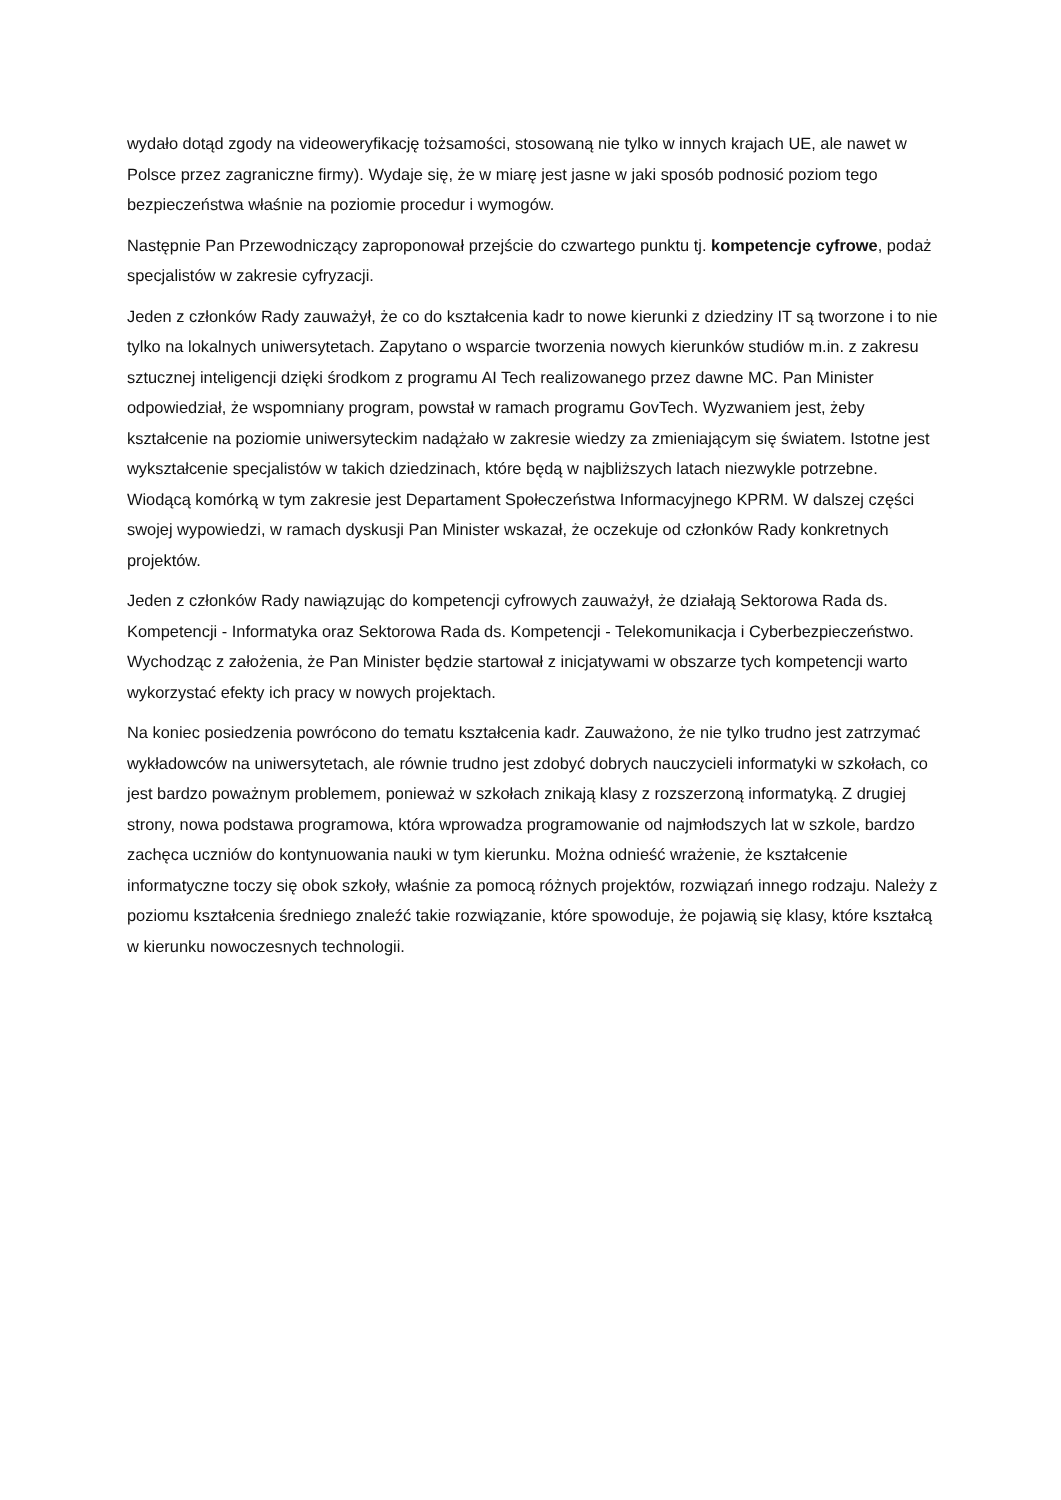wydało dotąd zgody na videoweryfikację tożsamości, stosowaną nie tylko w innych krajach UE, ale nawet w Polsce przez zagraniczne firmy). Wydaje się, że w miarę jest jasne w jaki sposób podnosić poziom tego bezpieczeństwa właśnie na poziomie procedur i wymogów.
Następnie Pan Przewodniczący zaproponował przejście do czwartego punktu tj. kompetencje cyfrowe, podaż specjalistów w zakresie cyfryzacji.
Jeden z członków Rady zauważył, że co do kształcenia kadr to nowe kierunki z dziedziny IT są tworzone i to nie tylko na lokalnych uniwersytetach. Zapytano o wsparcie tworzenia nowych kierunków studiów m.in. z zakresu sztucznej inteligencji dzięki środkom z programu AI Tech realizowanego przez dawne MC. Pan Minister odpowiedział, że wspomniany program, powstał w ramach programu GovTech. Wyzwaniem jest, żeby kształcenie na poziomie uniwersyteckim nadążało w zakresie wiedzy za zmieniającym się światem. Istotne jest wykształcenie specjalistów w takich dziedzinach, które będą w najbliższych latach niezwykle potrzebne. Wiodącą komórką w tym zakresie jest Departament Społeczeństwa Informacyjnego KPRM. W dalszej części swojej wypowiedzi, w ramach dyskusji Pan Minister wskazał, że oczekuje od członków Rady konkretnych projektów.
Jeden z członków Rady nawiązując do kompetencji cyfrowych zauważył, że działają Sektorowa Rada ds. Kompetencji - Informatyka oraz Sektorowa Rada ds. Kompetencji - Telekomunikacja i Cyberbezpieczeństwo. Wychodząc z założenia, że Pan Minister będzie startował z inicjatywami w obszarze tych kompetencji warto wykorzystać efekty ich pracy w nowych projektach.
Na koniec posiedzenia powrócono do tematu kształcenia kadr. Zauważono, że nie tylko trudno jest zatrzymać wykładowców na uniwersytetach, ale równie trudno jest zdobyć dobrych nauczycieli informatyki w szkołach, co jest bardzo poważnym problemem, ponieważ w szkołach znikają klasy z rozszerzoną informatyką. Z drugiej strony, nowa podstawa programowa, która wprowadza programowanie od najmłodszych lat w szkole, bardzo zachęca uczniów do kontynuowania nauki w tym kierunku. Można odnieść wrażenie, że kształcenie informatyczne toczy się obok szkoły, właśnie za pomocą różnych projektów, rozwiązań innego rodzaju. Należy z poziomu kształcenia średniego znaleźć takie rozwiązanie, które spowoduje, że pojawią się klasy, które kształcą w kierunku nowoczesnych technologii.